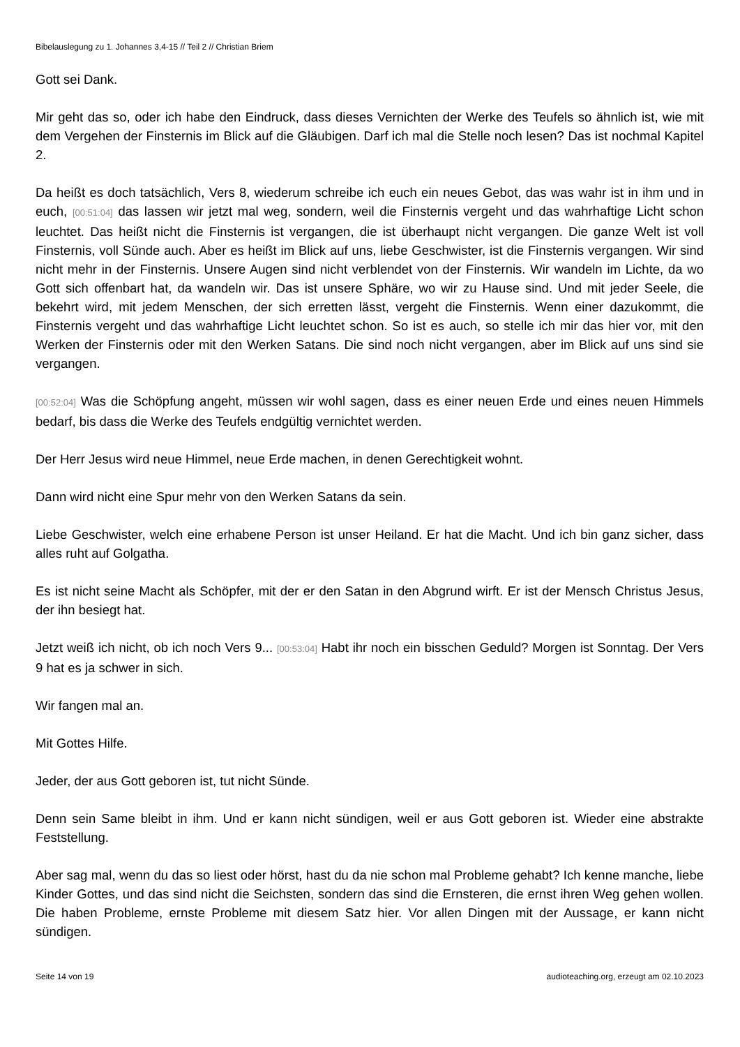Bibelauslegung zu 1. Johannes 3,4-15 // Teil 2 // Christian Briem
Gott sei Dank.
Mir geht das so, oder ich habe den Eindruck, dass dieses Vernichten der Werke des Teufels so ähnlich ist, wie mit dem Vergehen der Finsternis im Blick auf die Gläubigen. Darf ich mal die Stelle noch lesen? Das ist nochmal Kapitel 2.
Da heißt es doch tatsächlich, Vers 8, wiederum schreibe ich euch ein neues Gebot, das was wahr ist in ihm und in euch, [00:51:04] das lassen wir jetzt mal weg, sondern, weil die Finsternis vergeht und das wahrhaftige Licht schon leuchtet. Das heißt nicht die Finsternis ist vergangen, die ist überhaupt nicht vergangen. Die ganze Welt ist voll Finsternis, voll Sünde auch. Aber es heißt im Blick auf uns, liebe Geschwister, ist die Finsternis vergangen. Wir sind nicht mehr in der Finsternis. Unsere Augen sind nicht verblendet von der Finsternis. Wir wandeln im Lichte, da wo Gott sich offenbart hat, da wandeln wir. Das ist unsere Sphäre, wo wir zu Hause sind. Und mit jeder Seele, die bekehrt wird, mit jedem Menschen, der sich erretten lässt, vergeht die Finsternis. Wenn einer dazukommt, die Finsternis vergeht und das wahrhaftige Licht leuchtet schon. So ist es auch, so stelle ich mir das hier vor, mit den Werken der Finsternis oder mit den Werken Satans. Die sind noch nicht vergangen, aber im Blick auf uns sind sie vergangen.
[00:52:04] Was die Schöpfung angeht, müssen wir wohl sagen, dass es einer neuen Erde und eines neuen Himmels bedarf, bis dass die Werke des Teufels endgültig vernichtet werden.
Der Herr Jesus wird neue Himmel, neue Erde machen, in denen Gerechtigkeit wohnt.
Dann wird nicht eine Spur mehr von den Werken Satans da sein.
Liebe Geschwister, welch eine erhabene Person ist unser Heiland. Er hat die Macht. Und ich bin ganz sicher, dass alles ruht auf Golgatha.
Es ist nicht seine Macht als Schöpfer, mit der er den Satan in den Abgrund wirft. Er ist der Mensch Christus Jesus, der ihn besiegt hat.
Jetzt weiß ich nicht, ob ich noch Vers 9... [00:53:04] Habt ihr noch ein bisschen Geduld? Morgen ist Sonntag. Der Vers 9 hat es ja schwer in sich.
Wir fangen mal an.
Mit Gottes Hilfe.
Jeder, der aus Gott geboren ist, tut nicht Sünde.
Denn sein Same bleibt in ihm. Und er kann nicht sündigen, weil er aus Gott geboren ist. Wieder eine abstrakte Feststellung.
Aber sag mal, wenn du das so liest oder hörst, hast du da nie schon mal Probleme gehabt? Ich kenne manche, liebe Kinder Gottes, und das sind nicht die Seichsten, sondern das sind die Ernsteren, die ernst ihren Weg gehen wollen. Die haben Probleme, ernste Probleme mit diesem Satz hier. Vor allen Dingen mit der Aussage, er kann nicht sündigen.
Seite 14 von 19 audioteaching.org, erzeugt am 02.10.2023